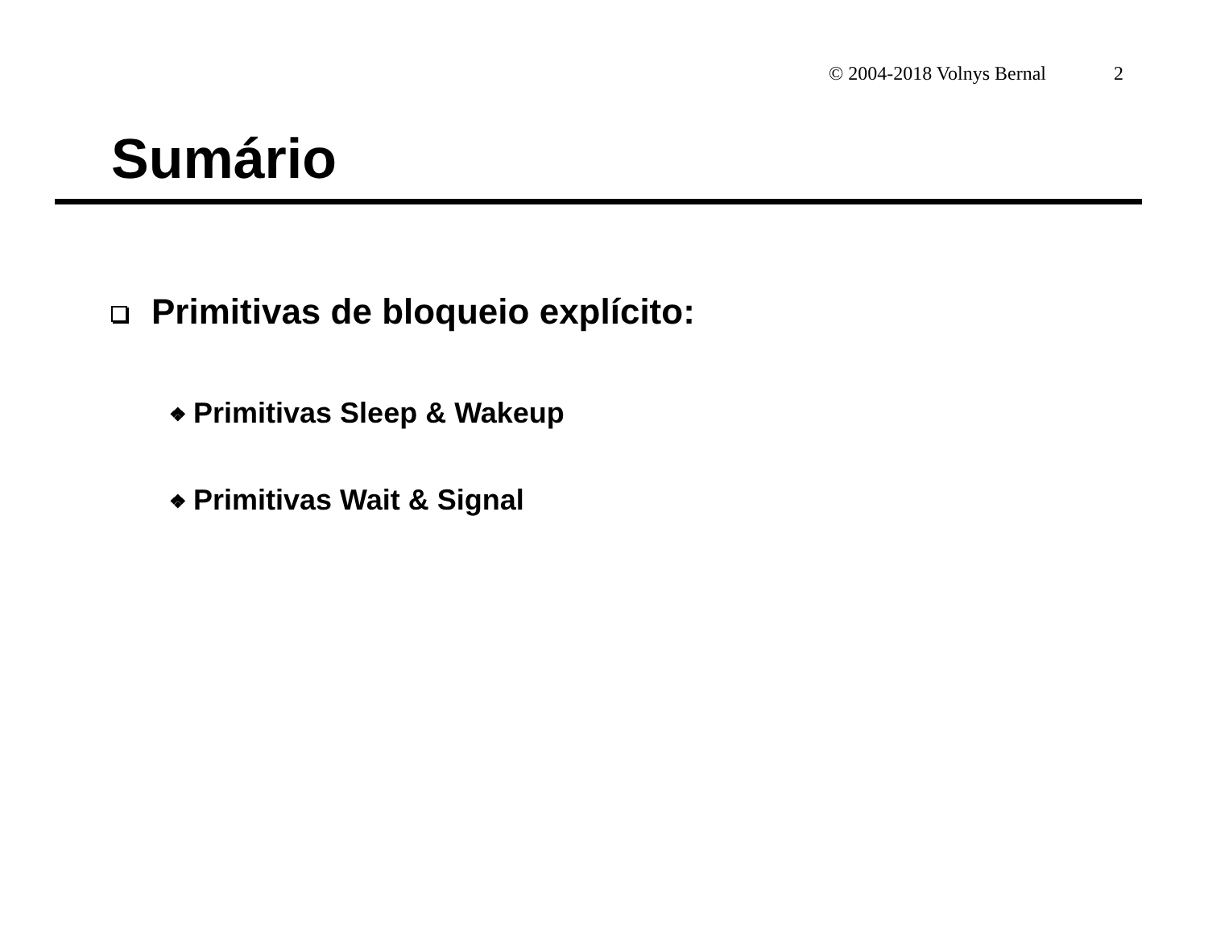© 2004-2018 Volnys Bernal 2
Sumário
Primitivas de bloqueio explícito:
❖ Primitivas Sleep & Wakeup
❖ Primitivas Wait & Signal